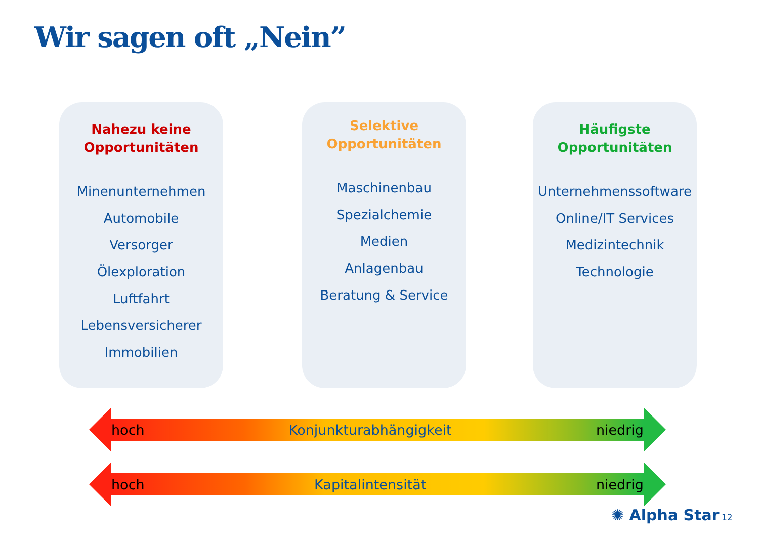Wir sagen oft „Nein”
Nahezu keine
Opportunitäten
Minenunternehmen
Automobile
Versorger
Ölexploration
Luftfahrt
Lebensversicherer
Immobilien
Selektive
Opportunitäten
Maschinenbau
Spezialchemie
Medien
Anlagenbau
Beratung & Service
Häufigste
Opportunitäten
Unternehmenssoftware
Online/IT Services
Medizintechnik
Technologie
hoch Konjunkturabhängigkeit niedrig
hoch Kapitalintensität niedrig
✺ Alpha Star 12